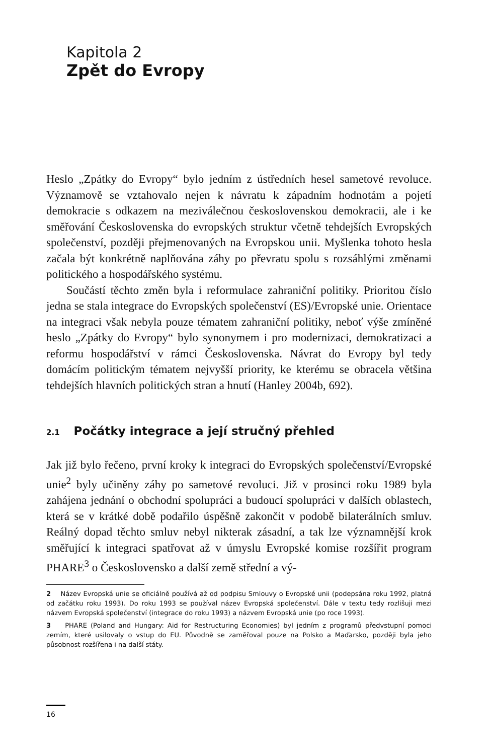Kapitola 2
Zpět do Evropy
Heslo „Zpátky do Evropy“ bylo jedním z ústředních hesel sametové revoluce. Významově se vztahovalo nejen k návratu k západním hodnotám a pojetí demokracie s odkazem na meziválečnou československou demokracii, ale i ke směřování Československa do evropských struktur včetně tehdejších Evropských společenství, později přejmenovaných na Evropskou unii. Myšlenka tohoto hesla začala být konkrétně naplňována záhy po převratu spolu s rozsáhlými změnami politického a hospodářského systému.
Součástí těchto změn byla i reformulace zahraniční politiky. Prioritou číslo jedna se stala integrace do Evropských společenství (ES)/Evropské unie. Orientace na integraci však nebyla pouze tématem zahraniční politiky, neboť výše zmíněné heslo „Zpátky do Evropy“ bylo synonymem i pro modernizaci, demokratizaci a reformu hospodářství v rámci Československa. Návrat do Evropy byl tedy domácím politickým tématem nejvyšší priority, ke kterému se obracela většina tehdejších hlavních politických stran a hnutí (Hanley 2004b, 692).
2.1 Počátky integrace a její stručný přehled
Jak již bylo řečeno, první kroky k integraci do Evropských společenství/Evropské unie<sup>2</sup> byly učiněny záhy po sametové revoluci. Již v prosinci roku 1989 byla zahájena jednání o obchodní spolupráci a budoucí spolupráci v dalších oblastech, která se v krátké době podařilo úspěšně zakončit v podobě bilaterálních smluv. Reálný dopad těchto smluv nebyl nikterak zásadní, a tak lze významnější krok směřující k integraci spatřovat až v úmyslu Evropské komise rozšířit program PHARE<sup>3</sup> o Československo a další země střední a vý-
2 Název Evropská unie se oficiálně používá až od podpisu Smlouvy o Evropské unii (podepsána roku 1992, platná od začátku roku 1993). Do roku 1993 se používal název Evropská společenství. Dále v textu tedy rozlišuji mezi názvem Evropská společenství (integrace do roku 1993) a názvem Evropská unie (po roce 1993).
3 PHARE (Poland and Hungary: Aid for Restructuring Economies) byl jedním z programů předvstupní pomoci zemím, které usilovaly o vstup do EU. Původně se zaměřoval pouze na Polsko a Maďarsko, později byla jeho působnost rozšířena i na další státy.
16